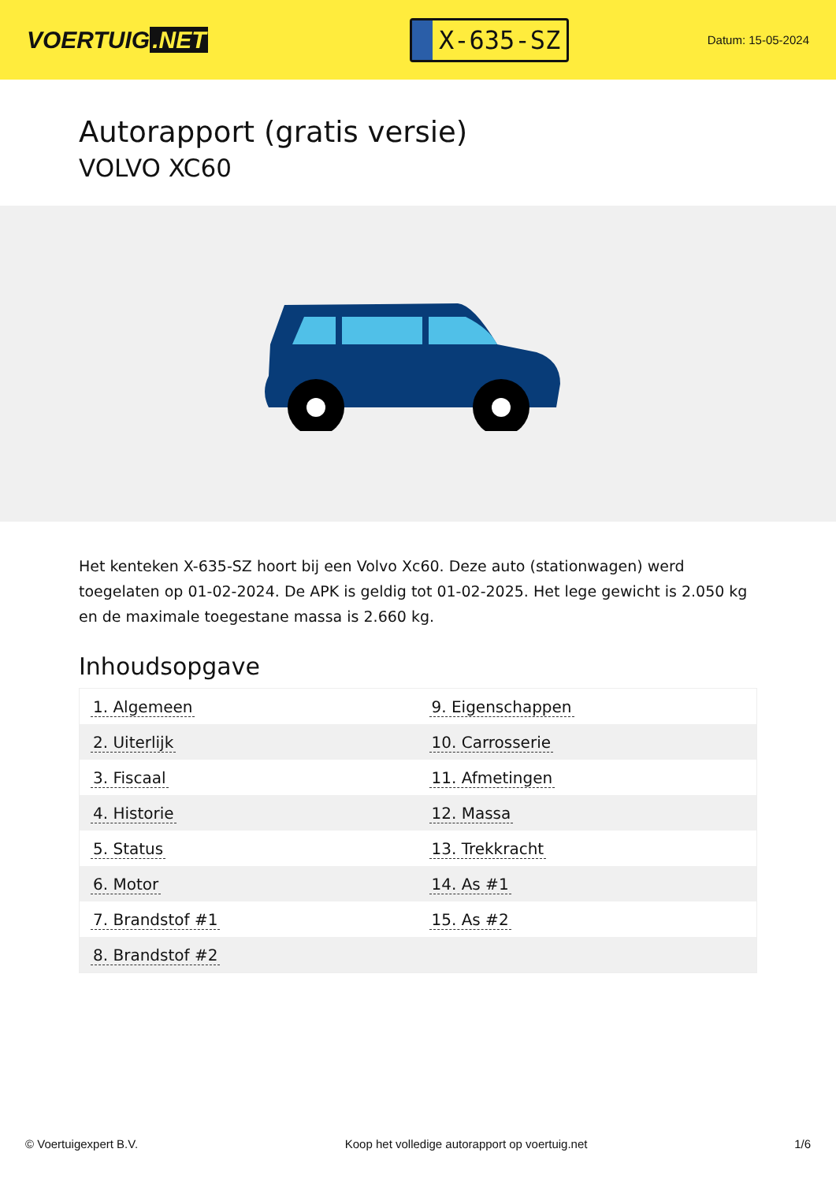VOERTUIG.NET
X-635-SZ
Datum: 15-05-2024
Autorapport (gratis versie)
VOLVO XC60
Het kenteken X-635-SZ hoort bij een Volvo Xc60. Deze auto (stationwagen) werd toegelaten op 01-02-2024. De APK is geldig tot 01-02-2025. Het lege gewicht is 2.050 kg en de maximale toegestane massa is 2.660 kg.
Inhoudsopgave
| 1. Algemeen | 9. Eigenschappen |
| 2. Uiterlijk | 10. Carrosserie |
| 3. Fiscaal | 11. Afmetingen |
| 4. Historie | 12. Massa |
| 5. Status | 13. Trekkracht |
| 6. Motor | 14. As #1 |
| 7. Brandstof #1 | 15. As #2 |
| 8. Brandstof #2 | |
© Voertuigexpert B.V. Koop het volledige autorapport op voertuig.net 1/6